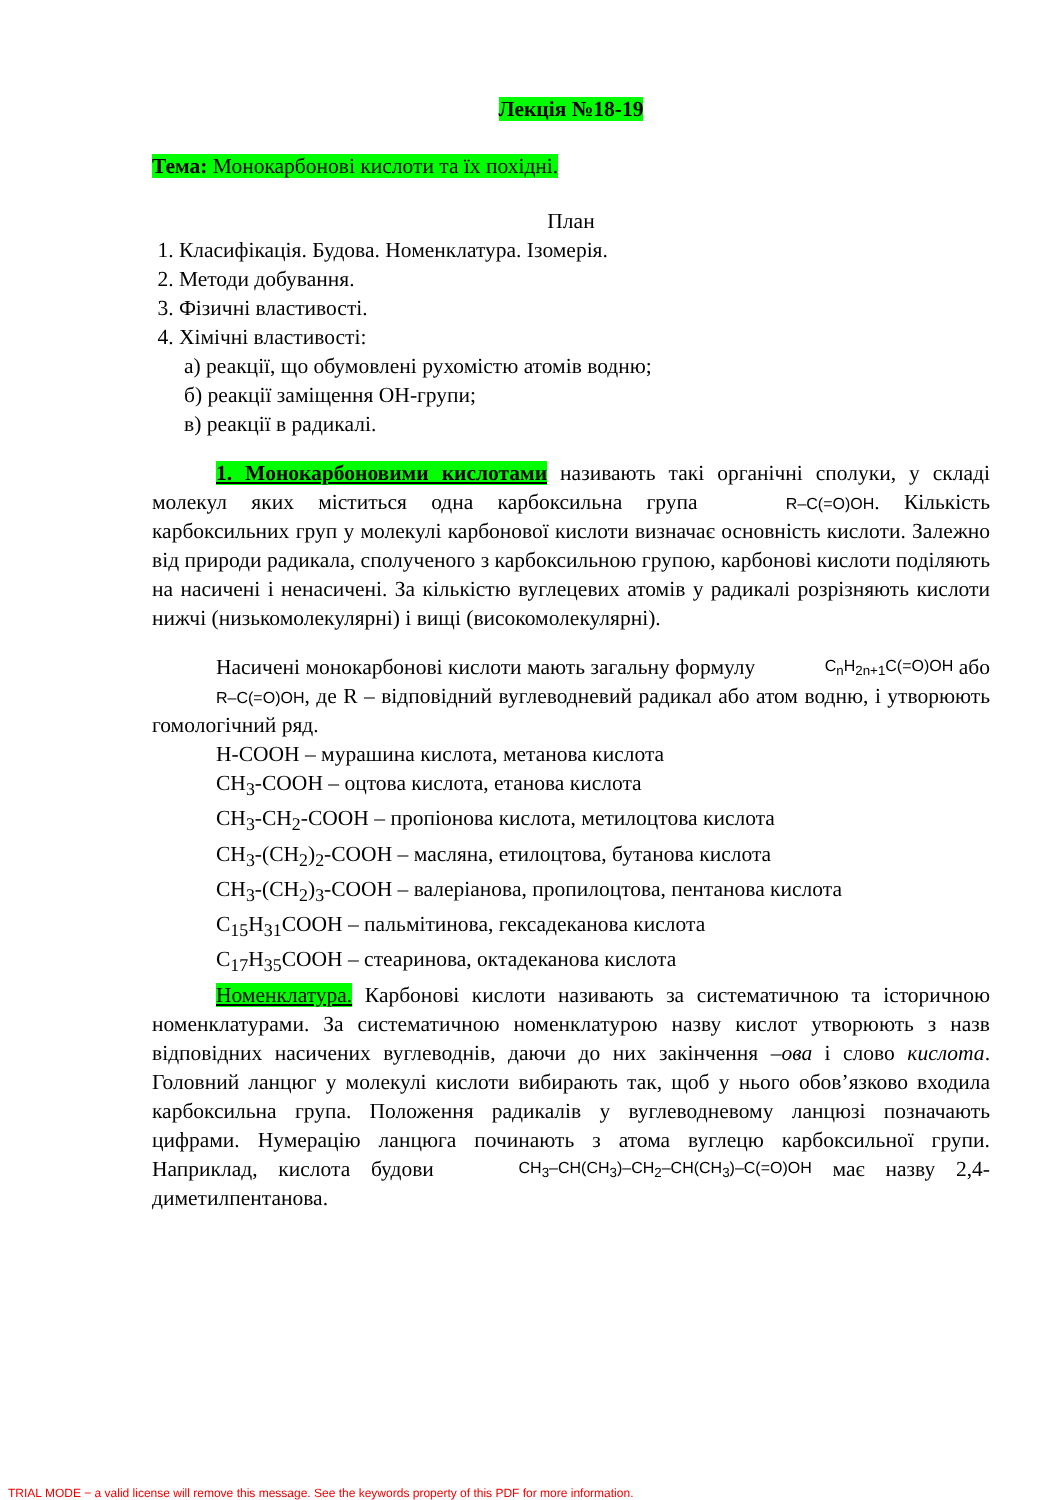Лекція №18-19
Тема: Монокарбонові кислоти та їх похідні.
План
1. Класифікація. Будова. Номенклатура. Ізомерія.
2. Методи добування.
3. Фізичні властивості.
4. Хімічні властивості:
а) реакції, що обумовлені рухомістю атомів водню;
б) реакції заміщення ОН-групи;
в) реакції в радикалі.
1. Монокарбоновими кислотами називають такі органічні сполуки, у складі молекул яких міститься одна карбоксильна група R–C(=O)OH. Кількість карбоксильних груп у молекулі карбонової кислоти визначає основність кислоти. Залежно від природи радикала, сполученого з карбоксильною групою, карбонові кислоти поділяють на насичені і ненасичені. За кількістю вуглецевих атомів у радикалі розрізняють кислоти нижчі (низькомолекулярні) і вищі (високомолекулярні).
Насичені монокарбонові кислоти мають загальну формулу C<sub>n</sub>H<sub>2n+1</sub>C(=O)OH або R–C(=O)OH, де R – відповідний вуглеводневий радикал або атом водню, і утворюють гомологічний ряд.
H-COOH – мурашина кислота, метанова кислота
CH<sub>3</sub>-COOH – оцтова кислота, етанова кислота
CH<sub>3</sub>-CH<sub>2</sub>-COOH – пропіонова кислота, метилоцтова кислота
CH<sub>3</sub>-(CH<sub>2</sub>)<sub>2</sub>-COOH – масляна, етилоцтова, бутанова кислота
CH<sub>3</sub>-(CH<sub>2</sub>)<sub>3</sub>-COOH – валеріанова, пропилоцтова, пентанова кислота
C<sub>15</sub>H<sub>31</sub>COOH – пальмітинова, гексадеканова кислота
C<sub>17</sub>H<sub>35</sub>COOH – стеаринова, октадеканова кислота
Номенклатура. Карбонові кислоти називають за систематичною та історичною номенклатурами. За систематичною номенклатурою назву кислот утворюють з назв відповідних насичених вуглеводнів, даючи до них закінчення –ова і слово кислота. Головний ланцюг у молекулі кислоти вибирають так, щоб у нього обов’язково входила карбоксильна група. Положення радикалів у вуглеводневому ланцюзі позначають цифрами. Нумерацію ланцюга починають з атома вуглецю карбоксильної групи. Наприклад, кислота будови CH<sub>3</sub>–CH(CH<sub>3</sub>)–CH<sub>2</sub>–CH(CH<sub>3</sub>)–C(=O)OH має назву 2,4-диметилпентанова.
TRIAL MODE − a valid license will remove this message. See the keywords property of this PDF for more information.